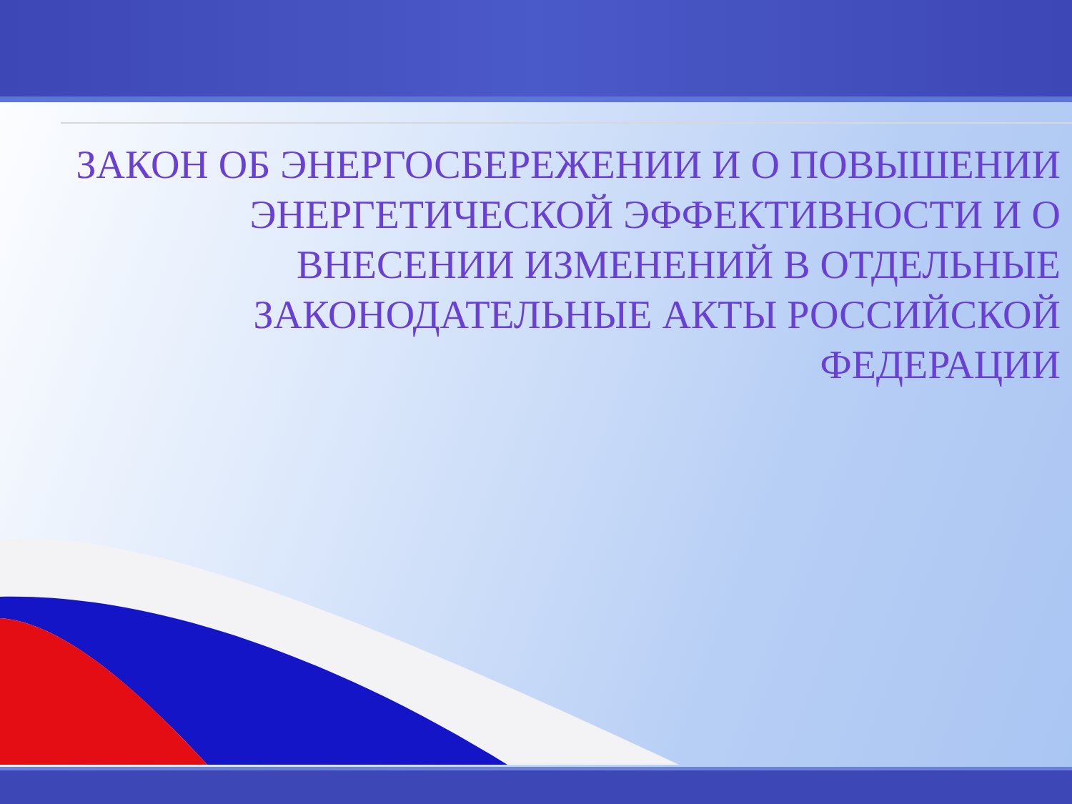ЗАКОН ОБ ЭНЕРГОСБЕРЕЖЕНИИ И О ПОВЫШЕНИИ ЭНЕРГЕТИЧЕСКОЙ ЭФФЕКТИВНОСТИ И О ВНЕСЕНИИ ИЗМЕНЕНИЙ В ОТДЕЛЬНЫЕ ЗАКОНОДАТЕЛЬНЫЕ АКТЫ РОССИЙСКОЙ ФЕДЕРАЦИИ